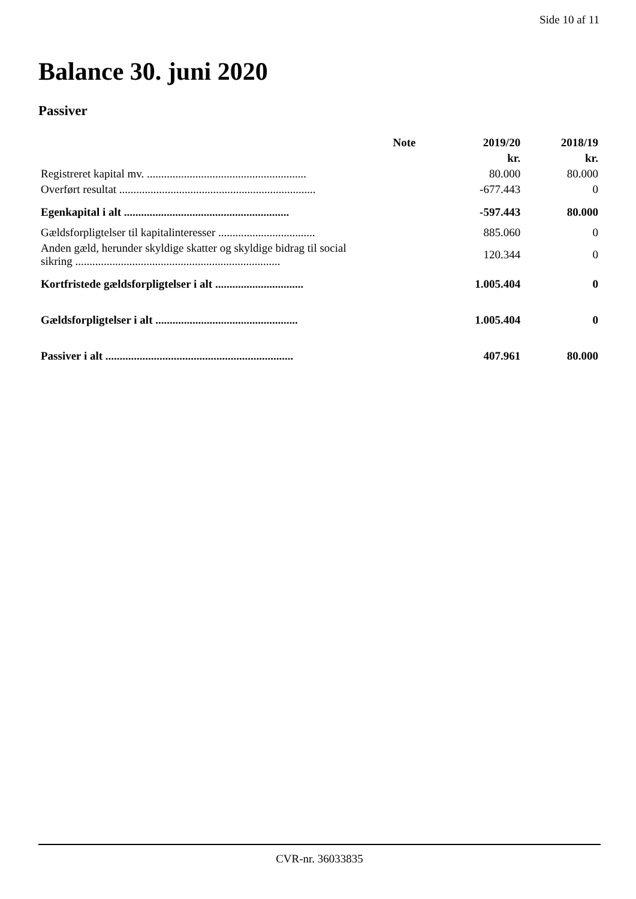Side 10 af 11
Balance 30. juni 2020
Passiver
| | Note | 2019/20 | 2018/19 |
| --- | --- | --- | --- |
| | | kr. | kr. |
| Registreret kapital mv. ........................................................ | | 80.000 | 80.000 |
| Overført resultat ..................................................................... | | -677.443 | 0 |
| Egenkapital i alt .......................................................... | | -597.443 | 80.000 |
| Gældsforpligtelser til kapitalinteresser .................................. | | 885.060 | 0 |
| Anden gæld, herunder skyldige skatter og skyldige bidrag til social sikring ........................................................................ | | 120.344 | 0 |
| Kortfristede gældsforpligtelser i alt ............................... | | 1.005.404 | 0 |
| Gældsforpligtelser i alt .................................................. | | 1.005.404 | 0 |
| Passiver i alt .................................................................. | | 407.961 | 80.000 |
CVR-nr. 36033835